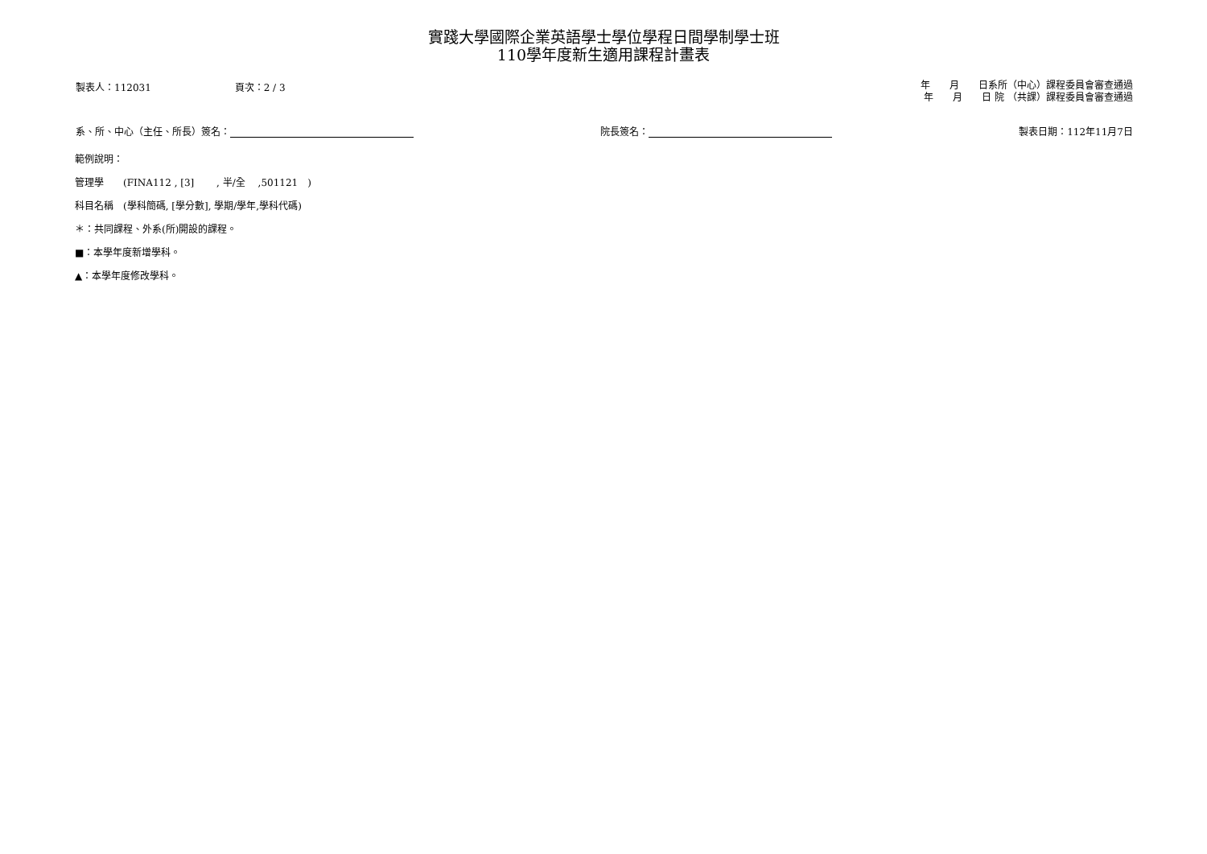實踐大學國際企業英語學士學位學程日間學制學士班
110學年度新生適用課程計畫表
製表人：112031 頁次：2 / 3
年　　月　　日系所（中心）課程委員會審查通過
年　　月　　日 院 （共課）課程委員會審查通過
系、所、中心（主任、所長）簽名： 院長簽名： 製表日期：112年11月7日
範例說明：
管理學　　(FINA112 , [3]　　 , 半/全　 ,501121　)
科目名稱　(學科簡碼, [學分數], 學期/學年,學科代碼)
＊：共同課程、外系(所)開設的課程。
■：本學年度新增學科。
▲：本學年度修改學科。